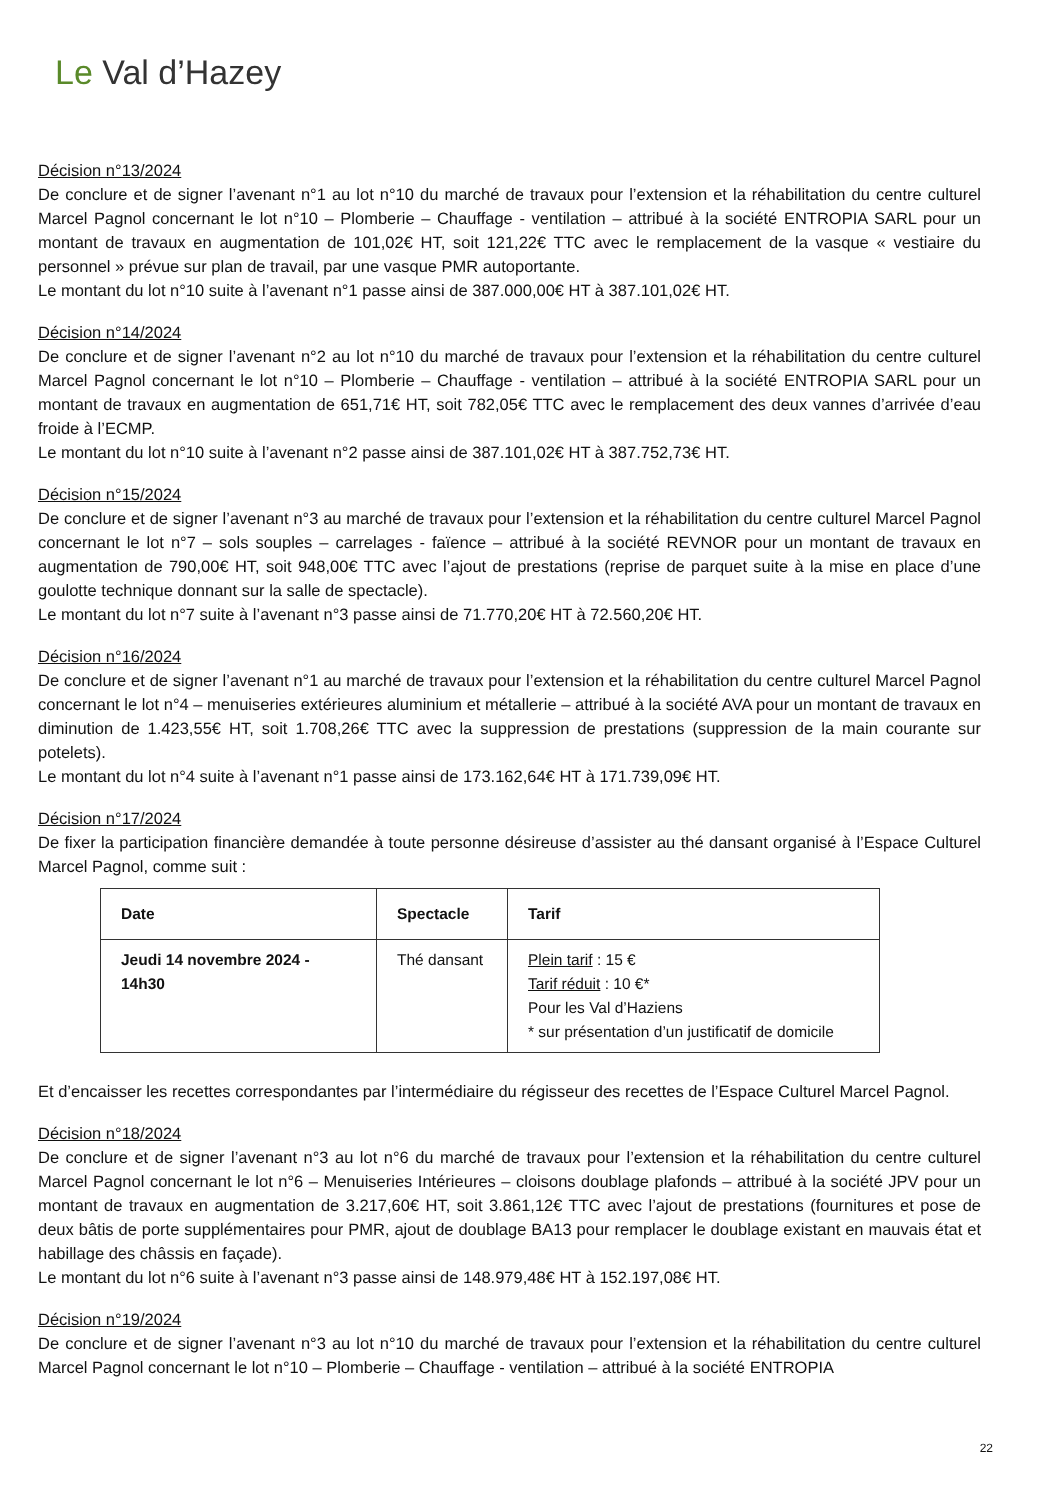Le Val d’Hazey
Décision n°13/2024
De conclure et de signer l’avenant n°1 au lot n°10 du marché de travaux pour l’extension et la réhabilitation du centre culturel Marcel Pagnol concernant le lot n°10 – Plomberie – Chauffage - ventilation – attribué à la société ENTROPIA SARL pour un montant de travaux en augmentation de 101,02€ HT, soit 121,22€ TTC avec le remplacement de la vasque « vestiaire du personnel » prévue sur plan de travail, par une vasque PMR autoportante.
Le montant du lot n°10 suite à l’avenant n°1 passe ainsi de 387.000,00€ HT à 387.101,02€ HT.
Décision n°14/2024
De conclure et de signer l’avenant n°2 au lot n°10 du marché de travaux pour l’extension et la réhabilitation du centre culturel Marcel Pagnol concernant le lot n°10 – Plomberie – Chauffage - ventilation – attribué à la société ENTROPIA SARL pour un montant de travaux en augmentation de 651,71€ HT, soit 782,05€ TTC avec le remplacement des deux vannes d’arrivée d’eau froide à l’ECMP.
Le montant du lot n°10 suite à l’avenant n°2 passe ainsi de 387.101,02€ HT à 387.752,73€ HT.
Décision n°15/2024
De conclure et de signer l’avenant n°3 au marché de travaux pour l’extension et la réhabilitation du centre culturel Marcel Pagnol concernant le lot n°7 – sols souples – carrelages - faïence – attribué à la société REVNOR pour un montant de travaux en augmentation de 790,00€ HT, soit 948,00€ TTC avec l’ajout de prestations (reprise de parquet suite à la mise en place d’une goulotte technique donnant sur la salle de spectacle).
Le montant du lot n°7 suite à l’avenant n°3 passe ainsi de 71.770,20€ HT à 72.560,20€ HT.
Décision n°16/2024
De conclure et de signer l’avenant n°1 au marché de travaux pour l’extension et la réhabilitation du centre culturel Marcel Pagnol concernant le lot n°4 – menuiseries extérieures aluminium et métallerie – attribué à la société AVA pour un montant de travaux en diminution de 1.423,55€ HT, soit 1.708,26€ TTC avec la suppression de prestations (suppression de la main courante sur potelets).
Le montant du lot n°4 suite à l’avenant n°1 passe ainsi de 173.162,64€ HT à 171.739,09€ HT.
Décision n°17/2024
De fixer la participation financière demandée à toute personne désireuse d’assister au thé dansant organisé à l’Espace Culturel Marcel Pagnol, comme suit :
| Date | Spectacle | Tarif |
| --- | --- | --- |
| Jeudi 14 novembre 2024 - 14h30 | Thé dansant | Plein tarif : 15 € Tarif réduit : 10 €* Pour les Val d’Haziens * sur présentation d’un justificatif de domicile |
Et d’encaisser les recettes correspondantes par l’intermédiaire du régisseur des recettes de l’Espace Culturel Marcel Pagnol.
Décision n°18/2024
De conclure et de signer l’avenant n°3 au lot n°6 du marché de travaux pour l’extension et la réhabilitation du centre culturel Marcel Pagnol concernant le lot n°6 – Menuiseries Intérieures – cloisons doublage plafonds – attribué à la société JPV pour un montant de travaux en augmentation de 3.217,60€ HT, soit 3.861,12€ TTC avec l’ajout de prestations (fournitures et pose de deux bâtis de porte supplémentaires pour PMR, ajout de doublage BA13 pour remplacer le doublage existant en mauvais état et habillage des châssis en façade).
Le montant du lot n°6 suite à l’avenant n°3 passe ainsi de 148.979,48€ HT à 152.197,08€ HT.
Décision n°19/2024
De conclure et de signer l’avenant n°3 au lot n°10 du marché de travaux pour l’extension et la réhabilitation du centre culturel Marcel Pagnol concernant le lot n°10 – Plomberie – Chauffage - ventilation – attribué à la société ENTROPIA
22